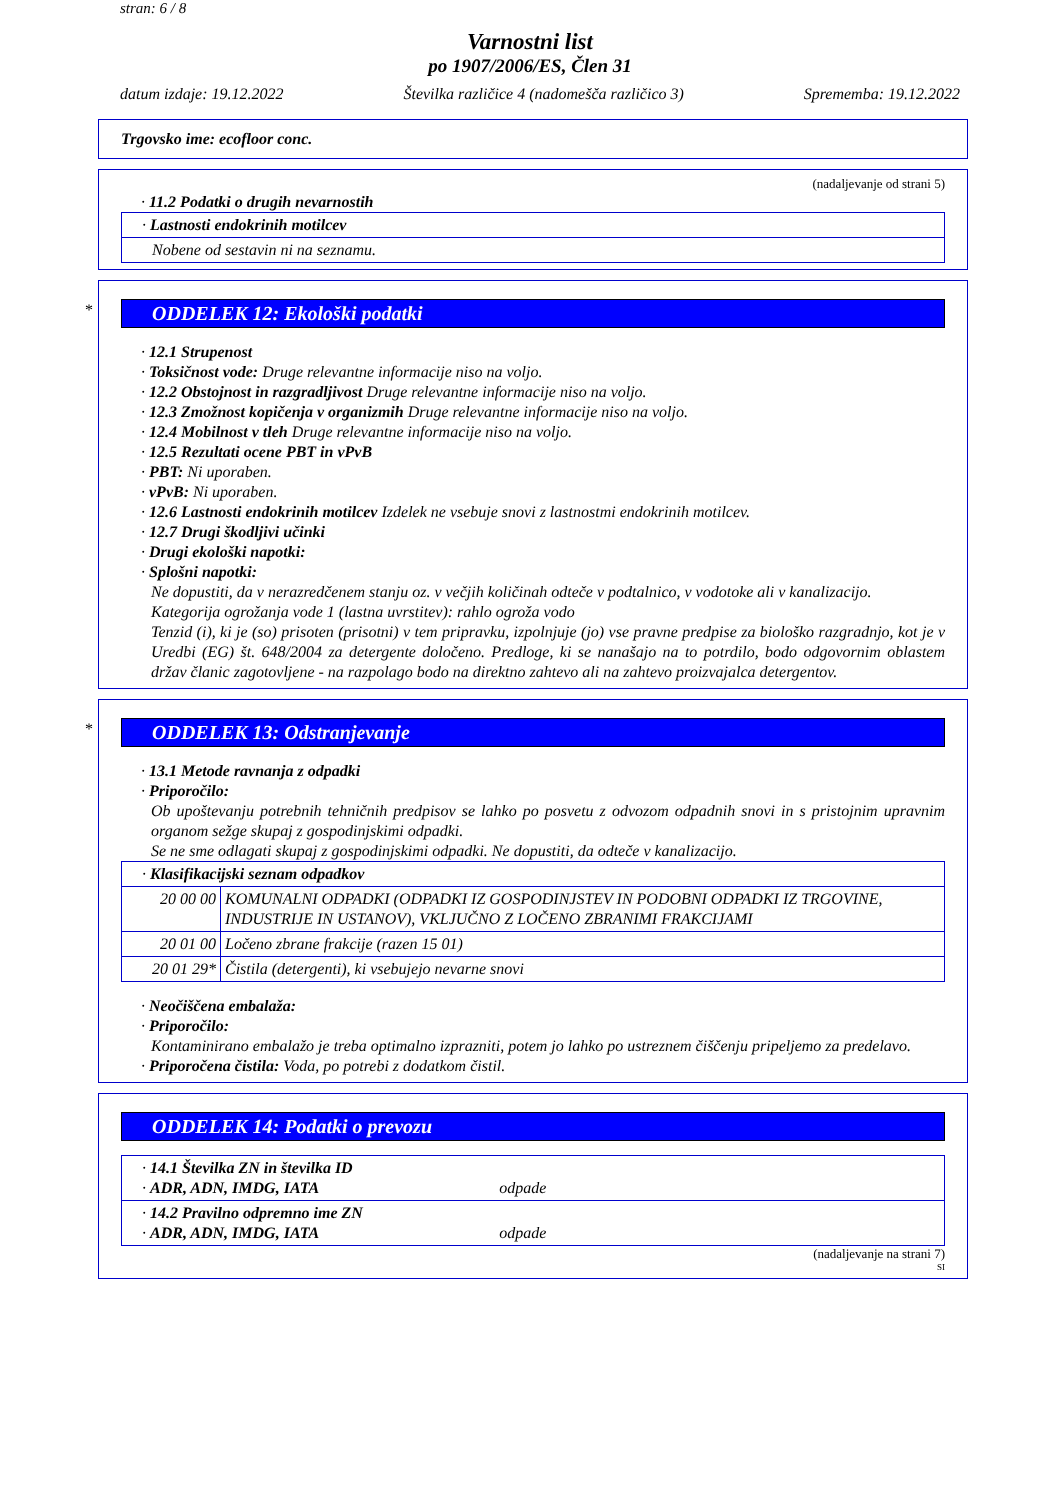stran: 6 / 8
Varnostni list
po 1907/2006/ES, Člen 31
datum izdaje: 19.12.2022 Številka različice 4 (nadomešča različico 3) Sprememba: 19.12.2022
Trgovsko ime: ecofloor conc.
(nadaljevanje od strani 5)
· 11.2 Podatki o drugih nevarnostih
| · Lastnosti endokrinih motilcev |
| Nobene od sestavin ni na seznamu. |
*
ODDELEK 12: Ekološki podatki
· 12.1 Strupenost
· Toksičnost vode: Druge relevantne informacije niso na voljo.
· 12.2 Obstojnost in razgradljivost Druge relevantne informacije niso na voljo.
· 12.3 Zmožnost kopičenja v organizmih Druge relevantne informacije niso na voljo.
· 12.4 Mobilnost v tleh Druge relevantne informacije niso na voljo.
· 12.5 Rezultati ocene PBT in vPvB
· PBT: Ni uporaben.
· vPvB: Ni uporaben.
· 12.6 Lastnosti endokrinih motilcev Izdelek ne vsebuje snovi z lastnostmi endokrinih motilcev.
· 12.7 Drugi škodljivi učinki
· Drugi ekološki napotki:
· Splošni napotki:
Ne dopustiti, da v nerazredčenem stanju oz. v večjih količinah odteče v podtalnico, v vodotoke ali v kanalizacijo.
Kategorija ogrožanja vode 1 (lastna uvrstitev): rahlo ogroža vodo
Tenzid (i), ki je (so) prisoten (prisotni) v tem pripravku, izpolnjuje (jo) vse pravne predpise za biološko razgradnjo, kot je v Uredbi (EG) št. 648/2004 za detergente določeno. Predloge, ki se nanašajo na to potrdilo, bodo odgovornim oblastem držav članic zagotovljene - na razpolago bodo na direktno zahtevo ali na zahtevo proizvajalca detergentov.
*
ODDELEK 13: Odstranjevanje
· 13.1 Metode ravnanja z odpadki
· Priporočilo:
Ob upoštevanju potrebnih tehničnih predpisov se lahko po posvetu z odvozom odpadnih snovi in s pristojnim upravnim organom sežge skupaj z gospodinjskimi odpadki.
Se ne sme odlagati skupaj z gospodinjskimi odpadki. Ne dopustiti, da odteče v kanalizacijo.
| · Klasifikacijski seznam odpadkov | |
| 20 00 00 | KOMUNALNI ODPADKI (ODPADKI IZ GOSPODINJSTEV IN PODOBNI ODPADKI IZ TRGOVINE, INDUSTRIJE IN USTANOV), VKLJUČNO Z LOČENO ZBRANIMI FRAKCIJAMI |
| 20 01 00 | Ločeno zbrane frakcije (razen 15 01) |
| 20 01 29* | Čistila (detergenti), ki vsebujejo nevarne snovi |
· Neočiščena embalaža:
· Priporočilo:
Kontaminirano embalažo je treba optimalno izprazniti, potem jo lahko po ustreznem čiščenju pripeljemo za predelavo.
· Priporočena čistila: Voda, po potrebi z dodatkom čistil.
ODDELEK 14: Podatki o prevozu
| · 14.1 Številka ZN in številka ID · ADR, ADN, IMDG, IATA odpade |
| · 14.2 Pravilno odpremno ime ZN · ADR, ADN, IMDG, IATA odpade |
(nadaljevanje na strani 7)
SI